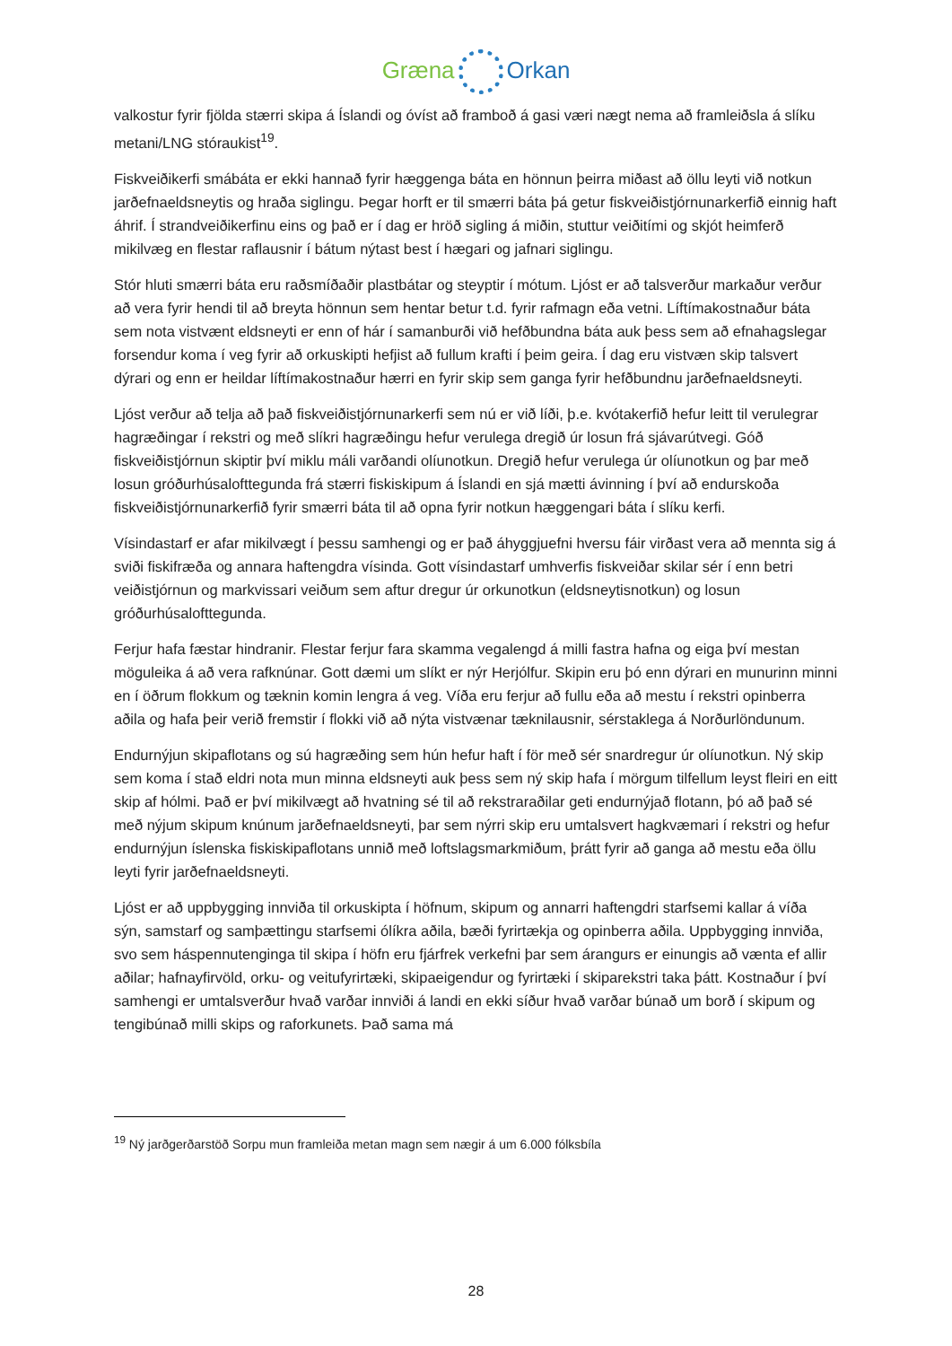Græna Orkan
valkostur fyrir fjölda stærri skipa á Íslandi og óvíst að framboð á gasi væri nægt nema að framleiðsla á slíku metani/LNG stóraukist<sup>19</sup>.
Fiskveiðikerfi smábáta er ekki hannað fyrir hæggenga báta en hönnun þeirra miðast að öllu leyti við notkun jarðefnaeldsneytis og hraða siglingu. Þegar horft er til smærri báta þá getur fiskveiðistjórnunarkerfið einnig haft áhrif. Í strandveiðikerfinu eins og það er í dag er hröð sigling á miðin, stuttur veiðitími og skjót heimferð mikilvæg en flestar raflausnir í bátum nýtast best í hægari og jafnari siglingu.
Stór hluti smærri báta eru raðsmíðaðir plastbátar og steyptir í mótum. Ljóst er að talsverður markaður verður að vera fyrir hendi til að breyta hönnun sem hentar betur t.d. fyrir rafmagn eða vetni. Líftímakostnaður báta sem nota vistvænt eldsneyti er enn of hár í samanburði við hefðbundna báta auk þess sem að efnahagslegar forsendur koma í veg fyrir að orkuskipti hefjist að fullum krafti í þeim geira. Í dag eru vistvæn skip talsvert dýrari og enn er heildar líftímakostnaður hærri en fyrir skip sem ganga fyrir hefðbundnu jarðefnaeldsneyti.
Ljóst verður að telja að það fiskveiðistjórnunarkerfi sem nú er við líði, þ.e. kvótakerfið hefur leitt til verulegrar hagræðingar í rekstri og með slíkri hagræðingu hefur verulega dregið úr losun frá sjávarútvegi. Góð fiskveiðistjórnun skiptir því miklu máli varðandi olíunotkun. Dregið hefur verulega úr olíunotkun og þar með losun gróðurhúsalofttegunda frá stærri fiskiskipum á Íslandi en sjá mætti ávinning í því að endurskoða fiskveiðistjórnunarkerfið fyrir smærri báta til að opna fyrir notkun hæggengari báta í slíku kerfi.
Vísindastarf er afar mikilvægt í þessu samhengi og er það áhyggjuefni hversu fáir virðast vera að mennta sig á sviði fiskifræða og annara haftengdra vísinda. Gott vísindastarf umhverfis fiskveiðar skilar sér í enn betri veiðistjórnun og markvissari veiðum sem aftur dregur úr orkunotkun (eldsneytisnotkun) og losun gróðurhúsalofttegunda.
Ferjur hafa fæstar hindranir. Flestar ferjur fara skamma vegalengd á milli fastra hafna og eiga því mestan möguleika á að vera rafknúnar. Gott dæmi um slíkt er nýr Herjólfur. Skipin eru þó enn dýrari en munurinn minni en í öðrum flokkum og tæknin komin lengra á veg. Víða eru ferjur að fullu eða að mestu í rekstri opinberra aðila og hafa þeir verið fremstir í flokki við að nýta vistvænar tæknilausnir, sérstaklega á Norðurlöndunum.
Endurnýjun skipaflotans og sú hagræðing sem hún hefur haft í för með sér snardregur úr olíunotkun. Ný skip sem koma í stað eldri nota mun minna eldsneyti auk þess sem ný skip hafa í mörgum tilfellum leyst fleiri en eitt skip af hólmi. Það er því mikilvægt að hvatning sé til að rekstraraðilar geti endurnýjað flotann, þó að það sé með nýjum skipum knúnum jarðefnaeldsneyti, þar sem nýrri skip eru umtalsvert hagkvæmari í rekstri og hefur endurnýjun íslenska fiskiskipaflotans unnið með loftslagsmarkmiðum, þrátt fyrir að ganga að mestu eða öllu leyti fyrir jarðefnaeldsneyti.
Ljóst er að uppbygging innviða til orkuskipta í höfnum, skipum og annarri haftengdri starfsemi kallar á víða sýn, samstarf og samþættingu starfsemi ólíkra aðila, bæði fyrirtækja og opinberra aðila. Uppbygging innviða, svo sem háspennutenginga til skipa í höfn eru fjárfrek verkefni þar sem árangurs er einungis að vænta ef allir aðilar; hafnayfirvöld, orku- og veitufyrirtæki, skipaeigendur og fyrirtæki í skiparekstri taka þátt. Kostnaður í því samhengi er umtalsverður hvað varðar innviði á landi en ekki síður hvað varðar búnað um borð í skipum og tengibúnað milli skips og raforkunets. Það sama má
<sup>19</sup> Ný jarðgerðarstöð Sorpu mun framleiða metan magn sem nægir á um 6.000 fólksbíla
28